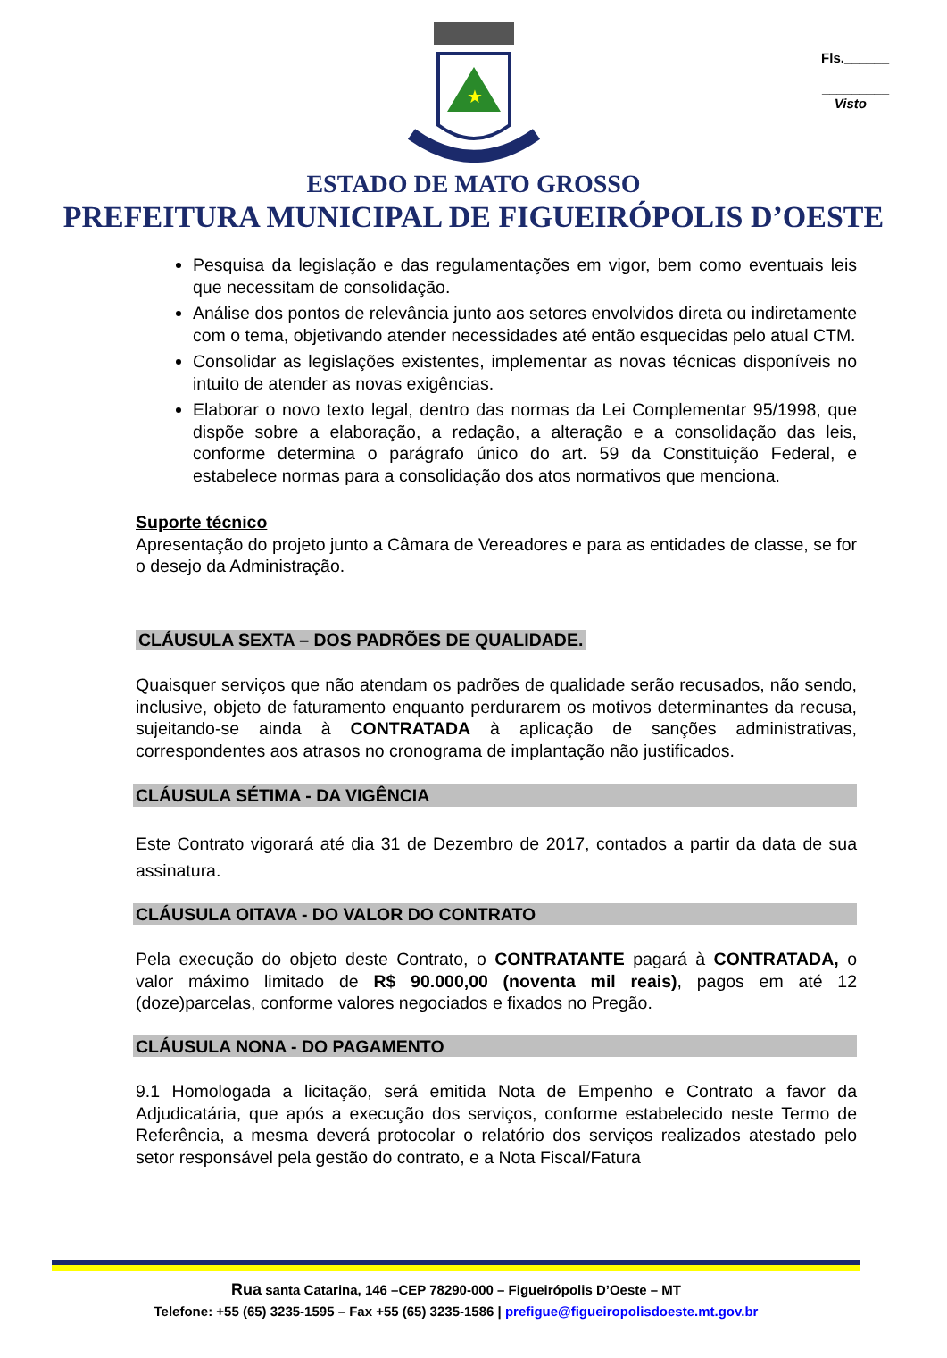Fls.______
_________
Visto
★
ESTADO DE MATO GROSSO
PREFEITURA MUNICIPAL DE FIGUEIRÓPOLIS D’OESTE
Pesquisa da legislação e das regulamentações em vigor, bem como eventuais leis que necessitam de consolidação.
Análise dos pontos de relevância junto aos setores envolvidos direta ou indiretamente com o tema, objetivando atender necessidades até então esquecidas pelo atual CTM.
Consolidar as legislações existentes, implementar as novas técnicas disponíveis no intuito de atender as novas exigências.
Elaborar o novo texto legal, dentro das normas da Lei Complementar 95/1998, que dispõe sobre a elaboração, a redação, a alteração e a consolidação das leis, conforme determina o parágrafo único do art. 59 da Constituição Federal, e estabelece normas para a consolidação dos atos normativos que menciona.
Suporte técnico
Apresentação do projeto junto a Câmara de Vereadores e para as entidades de classe, se for o desejo da Administração.
CLÁUSULA SEXTA – DOS PADRÕES DE QUALIDADE.
Quaisquer serviços que não atendam os padrões de qualidade serão recusados, não sendo, inclusive, objeto de faturamento enquanto perdurarem os motivos determinantes da recusa, sujeitando-se ainda à CONTRATADA à aplicação de sanções administrativas, correspondentes aos atrasos no cronograma de implantação não justificados.
CLÁUSULA SÉTIMA - DA VIGÊNCIA
Este Contrato vigorará até dia 31 de Dezembro de 2017, contados a partir da data de sua assinatura.
CLÁUSULA OITAVA - DO VALOR DO CONTRATO
Pela execução do objeto deste Contrato, o CONTRATANTE pagará à CONTRATADA, o valor máximo limitado de R$ 90.000,00 (noventa mil reais), pagos em até 12 (doze)parcelas, conforme valores negociados e fixados no Pregão.
CLÁUSULA NONA - DO PAGAMENTO
9.1 Homologada a licitação, será emitida Nota de Empenho e Contrato a favor da Adjudicatária, que após a execução dos serviços, conforme estabelecido neste Termo de Referência, a mesma deverá protocolar o relatório dos serviços realizados atestado pelo setor responsável pela gestão do contrato, e a Nota Fiscal/Fatura
Rua santa Catarina, 146 –CEP 78290-000 – Figueirópolis D’Oeste – MT
Telefone: +55 (65) 3235-1595 – Fax +55 (65) 3235-1586 | prefigue@figueiropolisdoeste.mt.gov.br